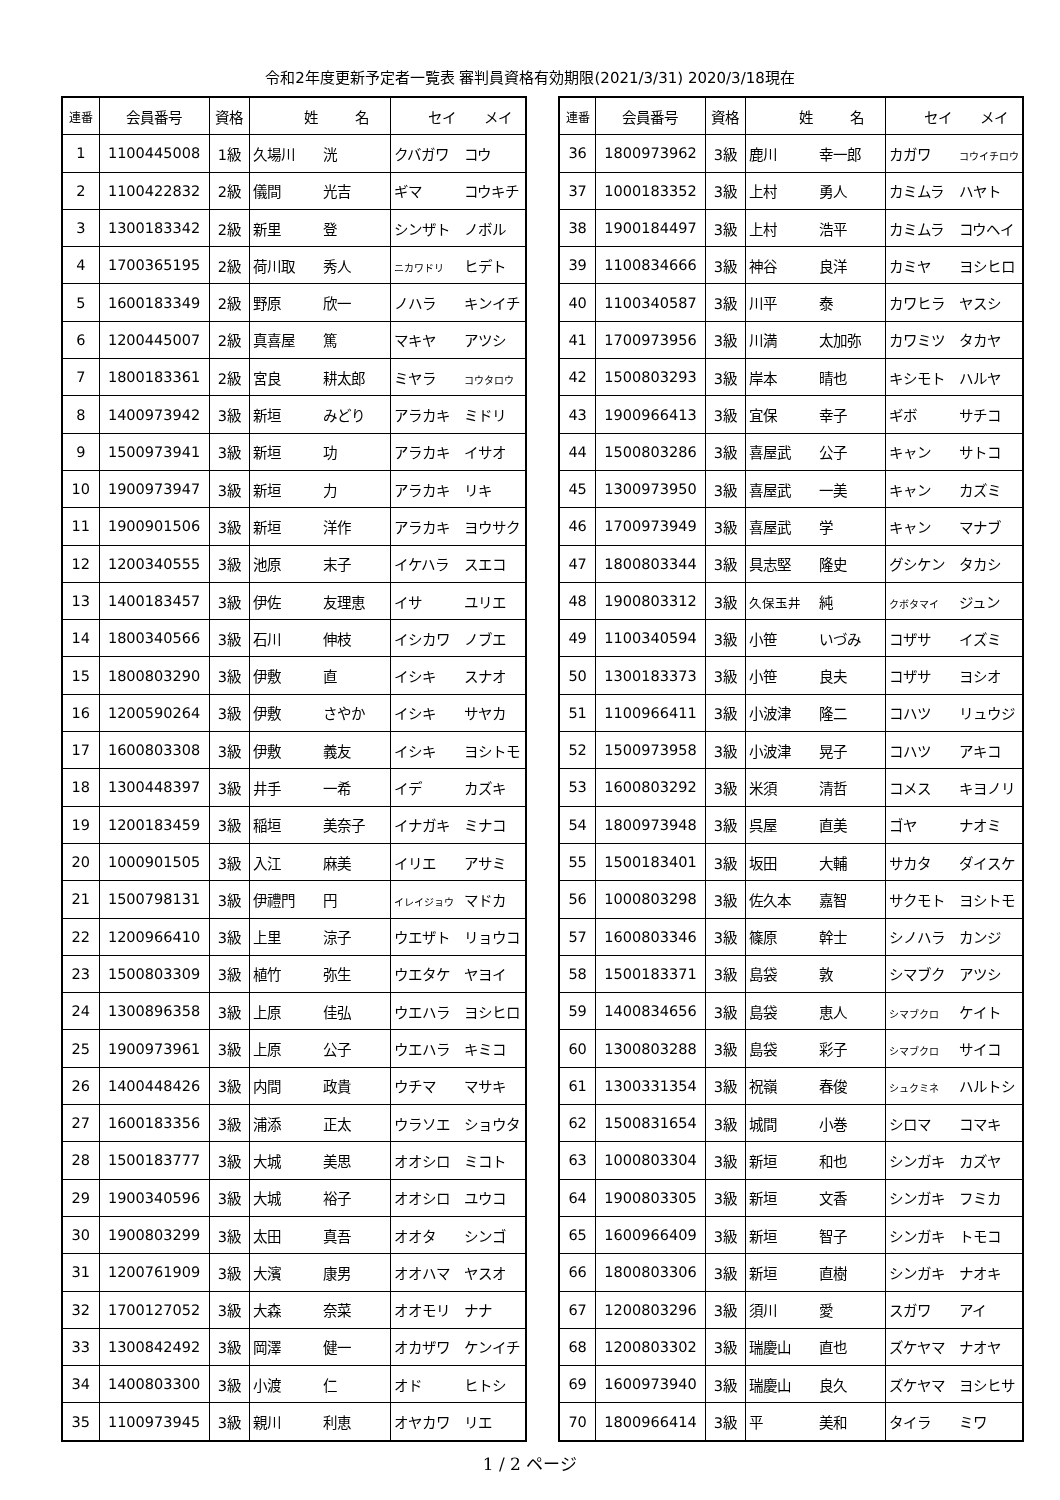令和2年度更新予定者一覧表 審判員資格有効期限(2021/3/31) 2020/3/18現在
| 連番 | 会員番号 | 資格 | 姓 名 | セイ メイ |
| --- | --- | --- | --- | --- |
| 1 | 1100445008 | 1級 | 久場川 洸 | クバガワ コウ |
| 2 | 1100422832 | 2級 | 儀間 光吉 | ギマ コウキチ |
| 3 | 1300183342 | 2級 | 新里 登 | シンザト ノボル |
| 4 | 1700365195 | 2級 | 荷川取 秀人 | ニカワドリ ヒデト |
| 5 | 1600183349 | 2級 | 野原 欣一 | ノハラ キンイチ |
| 6 | 1200445007 | 2級 | 真喜屋 篤 | マキヤ アツシ |
| 7 | 1800183361 | 2級 | 宮良 耕太郎 | ミヤラ コウタロウ |
| 8 | 1400973942 | 3級 | 新垣 みどり | アラカキ ミドリ |
| 9 | 1500973941 | 3級 | 新垣 功 | アラカキ イサオ |
| 10 | 1900973947 | 3級 | 新垣 力 | アラカキ リキ |
| 11 | 1900901506 | 3級 | 新垣 洋作 | アラカキ ヨウサク |
| 12 | 1200340555 | 3級 | 池原 末子 | イケハラ スエコ |
| 13 | 1400183457 | 3級 | 伊佐 友理恵 | イサ ユリエ |
| 14 | 1800340566 | 3級 | 石川 伸枝 | イシカワ ノブエ |
| 15 | 1800803290 | 3級 | 伊敷 直 | イシキ スナオ |
| 16 | 1200590264 | 3級 | 伊敷 さやか | イシキ サヤカ |
| 17 | 1600803308 | 3級 | 伊敷 義友 | イシキ ヨシトモ |
| 18 | 1300448397 | 3級 | 井手 一希 | イデ カズキ |
| 19 | 1200183459 | 3級 | 稲垣 美奈子 | イナガキ ミナコ |
| 20 | 1000901505 | 3級 | 入江 麻美 | イリエ アサミ |
| 21 | 1500798131 | 3級 | 伊禮門 円 | イレイジョウ マドカ |
| 22 | 1200966410 | 3級 | 上里 涼子 | ウエザト リョウコ |
| 23 | 1500803309 | 3級 | 植竹 弥生 | ウエタケ ヤヨイ |
| 24 | 1300896358 | 3級 | 上原 佳弘 | ウエハラ ヨシヒロ |
| 25 | 1900973961 | 3級 | 上原 公子 | ウエハラ キミコ |
| 26 | 1400448426 | 3級 | 内間 政貴 | ウチマ マサキ |
| 27 | 1600183356 | 3級 | 浦添 正太 | ウラソエ ショウタ |
| 28 | 1500183777 | 3級 | 大城 美思 | オオシロ ミコト |
| 29 | 1900340596 | 3級 | 大城 裕子 | オオシロ ユウコ |
| 30 | 1900803299 | 3級 | 太田 真吾 | オオタ シンゴ |
| 31 | 1200761909 | 3級 | 大濱 康男 | オオハマ ヤスオ |
| 32 | 1700127052 | 3級 | 大森 奈菜 | オオモリ ナナ |
| 33 | 1300842492 | 3級 | 岡澤 健一 | オカザワ ケンイチ |
| 34 | 1400803300 | 3級 | 小渡 仁 | オド ヒトシ |
| 35 | 1100973945 | 3級 | 親川 利恵 | オヤカワ リエ |
| 連番 | 会員番号 | 資格 | 姓 名 | セイ メイ |
| --- | --- | --- | --- | --- |
| 36 | 1800973962 | 3級 | 鹿川 幸一郎 | カガワ コウイチロウ |
| 37 | 1000183352 | 3級 | 上村 勇人 | カミムラ ハヤト |
| 38 | 1900184497 | 3級 | 上村 浩平 | カミムラ コウヘイ |
| 39 | 1100834666 | 3級 | 神谷 良洋 | カミヤ ヨシヒロ |
| 40 | 1100340587 | 3級 | 川平 泰 | カワヒラ ヤスシ |
| 41 | 1700973956 | 3級 | 川満 太加弥 | カワミツ タカヤ |
| 42 | 1500803293 | 3級 | 岸本 晴也 | キシモト ハルヤ |
| 43 | 1900966413 | 3級 | 宜保 幸子 | ギボ サチコ |
| 44 | 1500803286 | 3級 | 喜屋武 公子 | キャン サトコ |
| 45 | 1300973950 | 3級 | 喜屋武 一美 | キャン カズミ |
| 46 | 1700973949 | 3級 | 喜屋武 学 | キャン マナブ |
| 47 | 1800803344 | 3級 | 具志堅 隆史 | グシケン タカシ |
| 48 | 1900803312 | 3級 | 久保玉井 純 | クボタマイ ジュン |
| 49 | 1100340594 | 3級 | 小笹 いづみ | コザサ イズミ |
| 50 | 1300183373 | 3級 | 小笹 良夫 | コザサ ヨシオ |
| 51 | 1100966411 | 3級 | 小波津 隆二 | コハツ リュウジ |
| 52 | 1500973958 | 3級 | 小波津 晃子 | コハツ アキコ |
| 53 | 1600803292 | 3級 | 米須 清哲 | コメス キヨノリ |
| 54 | 1800973948 | 3級 | 呉屋 直美 | ゴヤ ナオミ |
| 55 | 1500183401 | 3級 | 坂田 大輔 | サカタ ダイスケ |
| 56 | 1000803298 | 3級 | 佐久本 嘉智 | サクモト ヨシトモ |
| 57 | 1600803346 | 3級 | 篠原 幹士 | シノハラ カンジ |
| 58 | 1500183371 | 3級 | 島袋 敦 | シマブク アツシ |
| 59 | 1400834656 | 3級 | 島袋 恵人 | シマブクロ ケイト |
| 60 | 1300803288 | 3級 | 島袋 彩子 | シマブクロ サイコ |
| 61 | 1300331354 | 3級 | 祝嶺 春俊 | シュクミネ ハルトシ |
| 62 | 1500831654 | 3級 | 城間 小巻 | シロマ コマキ |
| 63 | 1000803304 | 3級 | 新垣 和也 | シンガキ カズヤ |
| 64 | 1900803305 | 3級 | 新垣 文香 | シンガキ フミカ |
| 65 | 1600966409 | 3級 | 新垣 智子 | シンガキ トモコ |
| 66 | 1800803306 | 3級 | 新垣 直樹 | シンガキ ナオキ |
| 67 | 1200803296 | 3級 | 須川 愛 | スガワ アイ |
| 68 | 1200803302 | 3級 | 瑞慶山 直也 | ズケヤマ ナオヤ |
| 69 | 1600973940 | 3級 | 瑞慶山 良久 | ズケヤマ ヨシヒサ |
| 70 | 1800966414 | 3級 | 平 美和 | タイラ ミワ |
1 / 2 ページ